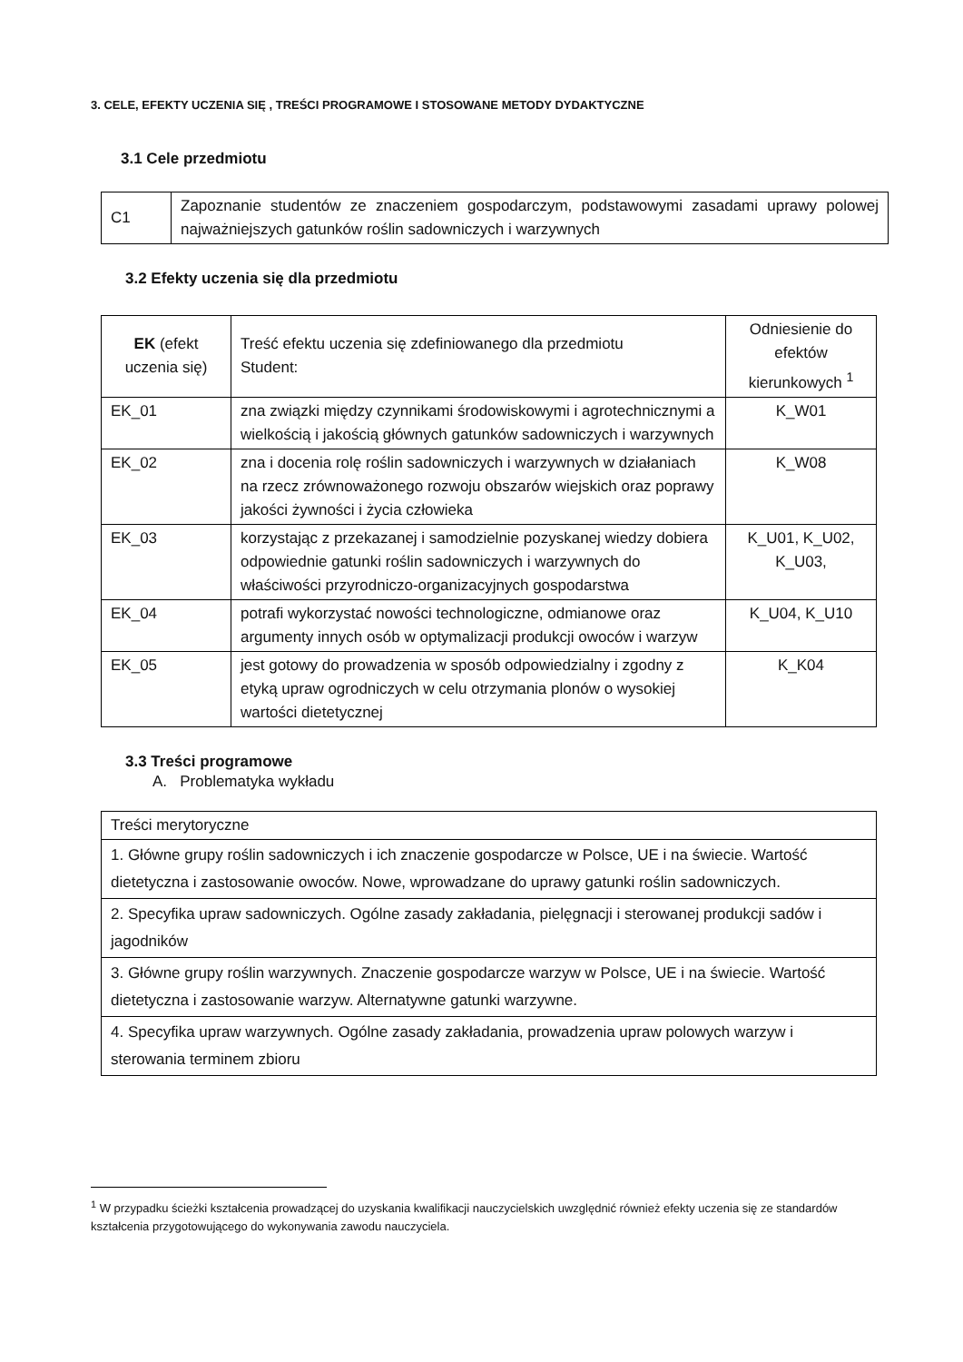3. CELE, EFEKTY UCZENIA SIĘ , TREŚCI PROGRAMOWE I STOSOWANE METODY DYDAKTYCZNE
3.1 Cele przedmiotu
| C1 | Zapoznanie studentów ze znaczeniem gospodarczym, podstawowymi zasadami uprawy polowej najważniejszych gatunków roślin sadowniczych i warzywnych |
3.2 Efekty uczenia się dla przedmiotu
| EK (efekt uczenia się) | Treść efektu uczenia się zdefiniowanego dla przedmiotu Student: | Odniesienie do efektów kierunkowych <sup>1</sup> |
| --- | --- | --- |
| EK_01 | zna związki między czynnikami środowiskowymi i agrotechnicznymi a wielkością i jakością głównych gatunków sadowniczych i warzywnych | K_W01 |
| EK_02 | zna i docenia rolę roślin sadowniczych i warzywnych w działaniach na rzecz zrównoważonego rozwoju obszarów wiejskich oraz poprawy jakości żywności i życia człowieka | K_W08 |
| EK_03 | korzystając z przekazanej i samodzielnie pozyskanej wiedzy dobiera odpowiednie gatunki roślin sadowniczych i warzywnych do właściwości przyrodniczo-organizacyjnych gospodarstwa | K_U01, K_U02, K_U03, |
| EK_04 | potrafi wykorzystać nowości technologiczne, odmianowe oraz argumenty innych osób w optymalizacji produkcji owoców i warzyw | K_U04, K_U10 |
| EK_05 | jest gotowy do prowadzenia w sposób odpowiedzialny i zgodny z etyką upraw ogrodniczych w celu otrzymania plonów o wysokiej wartości dietetycznej | K_K04 |
3.3 Treści programowe
A. Problematyka wykładu
| Treści merytoryczne |
| 1. Główne grupy roślin sadowniczych i ich znaczenie gospodarcze w Polsce, UE i na świecie. Wartość dietetyczna i zastosowanie owoców. Nowe, wprowadzane do uprawy gatunki roślin sadowniczych. |
| 2. Specyfika upraw sadowniczych. Ogólne zasady zakładania, pielęgnacji i sterowanej produkcji sadów i jagodników |
| 3. Główne grupy roślin warzywnych. Znaczenie gospodarcze warzyw w Polsce, UE i na świecie. Wartość dietetyczna i zastosowanie warzyw. Alternatywne gatunki warzywne. |
| 4. Specyfika upraw warzywnych. Ogólne zasady zakładania, prowadzenia upraw polowych warzyw i sterowania terminem zbioru |
<sup>1</sup> W przypadku ścieżki kształcenia prowadzącej do uzyskania kwalifikacji nauczycielskich uwzględnić również efekty uczenia się ze standardów kształcenia przygotowującego do wykonywania zawodu nauczyciela.